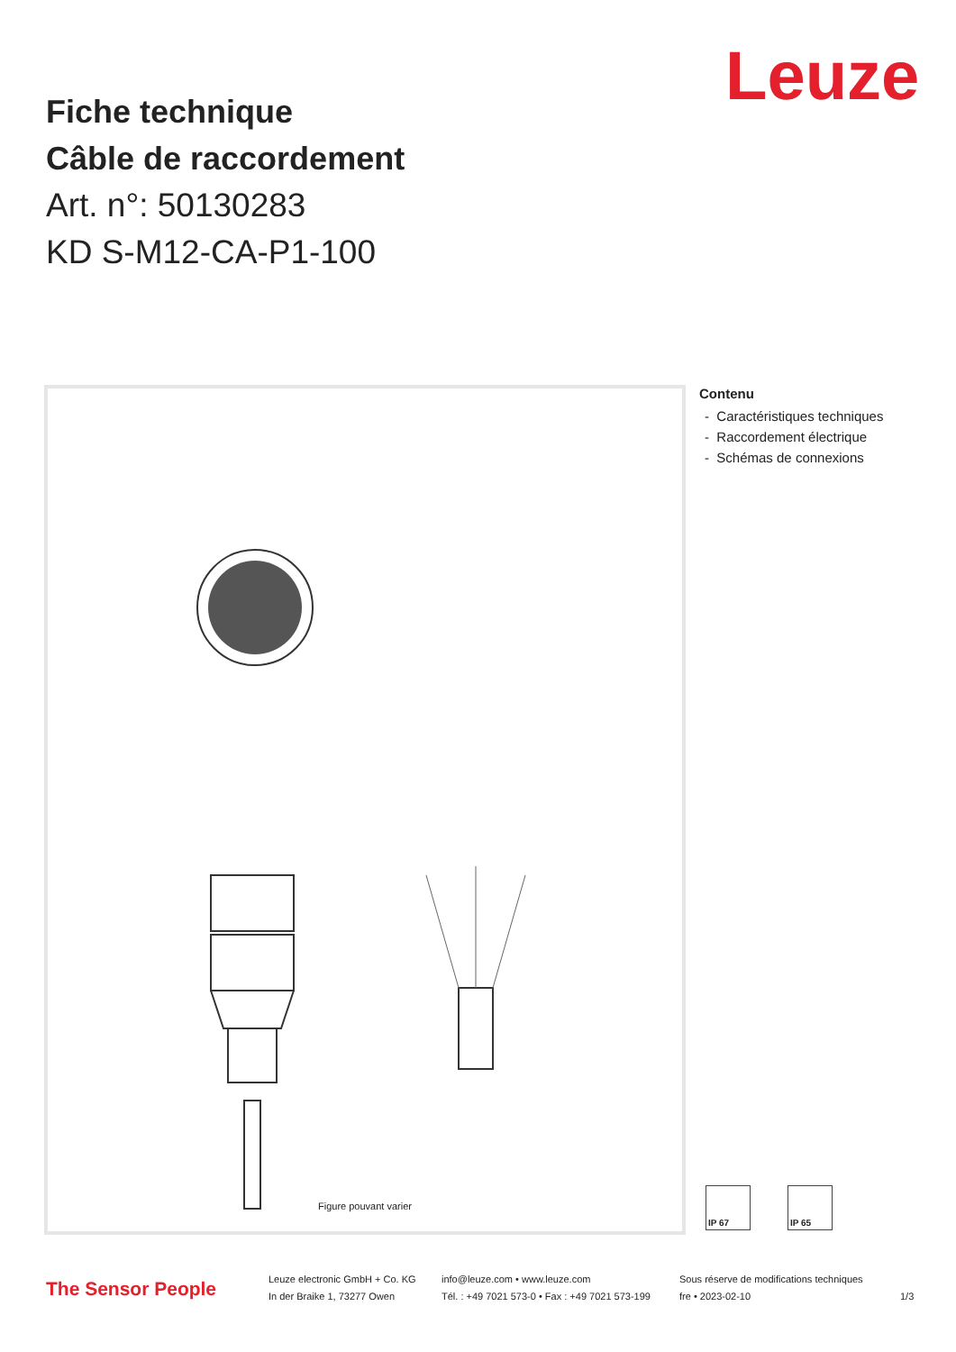Leuze
Fiche technique
Câble de raccordement
Art. n°: 50130283
KD S-M12-CA-P1-100
Figure pouvant varier
Contenu
- Caractéristiques techniques
- Raccordement électrique
- Schémas de connexions
IP 67 IP 65
The Sensor People
Leuze electronic GmbH + Co. KG
In der Braike 1, 73277 Owen
info@leuze.com • www.leuze.com
Tél. : +49 7021 573-0 • Fax : +49 7021 573-199
Sous réserve de modifications techniques
fre • 2023-02-10
1/3